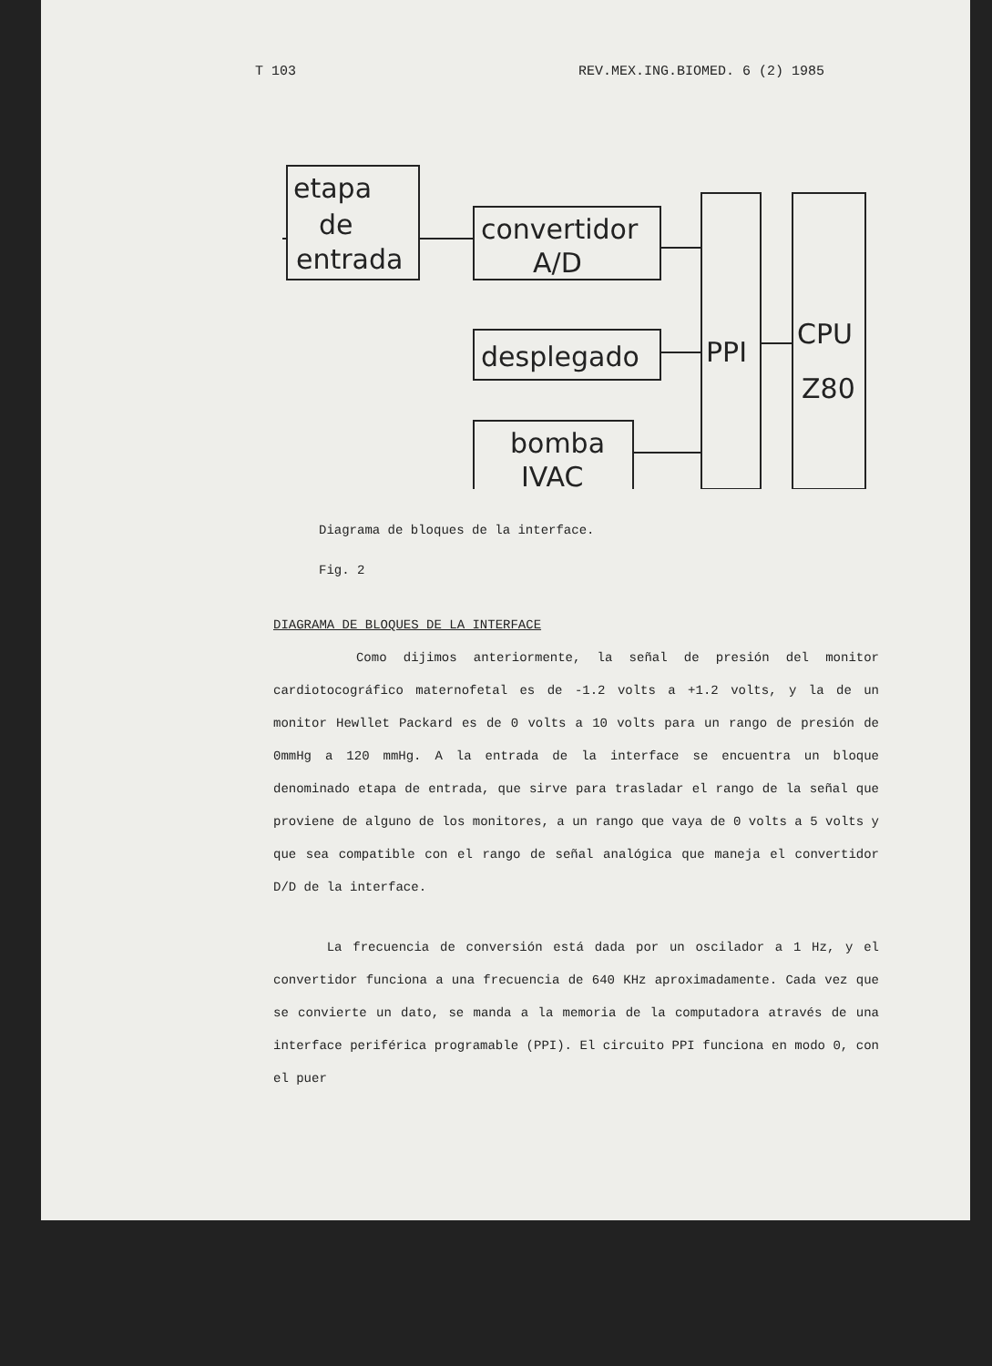T 103 REV.MEX.ING.BIOMED. 6 (2) 1985
etapa
de
entrada
convertidor
A/D
desplegado
bomba
IVAC
PPI
CPU
Z80
Diagrama de bloques de la interface.
Fig. 2
DIAGRAMA DE BLOQUES DE LA INTERFACE
Como dijimos anteriormente, la señal de presión del monitor cardiotocográfico maternofetal es de -1.2 volts a +1.2 volts, y la de un monitor Hewllet Packard es de 0 volts a 10 volts para un rango de presión de 0mmHg a 120 mmHg. A la entrada de la interface se encuentra un bloque denominado etapa de entrada, que sirve para trasladar el rango de la señal que proviene de alguno de los monitores, a un rango que vaya de 0 volts a 5 volts y que sea compatible con el rango de señal analógica que maneja el convertidor D/D de la interface.
La frecuencia de conversión está dada por un oscilador a 1 Hz, y el convertidor funciona a una frecuencia de 640 KHz aproximadamente. Cada vez que se convierte un dato, se manda a la memoria de la computadora através de una interface periférica programable (PPI). El circuito PPI funciona en modo 0, con el puer